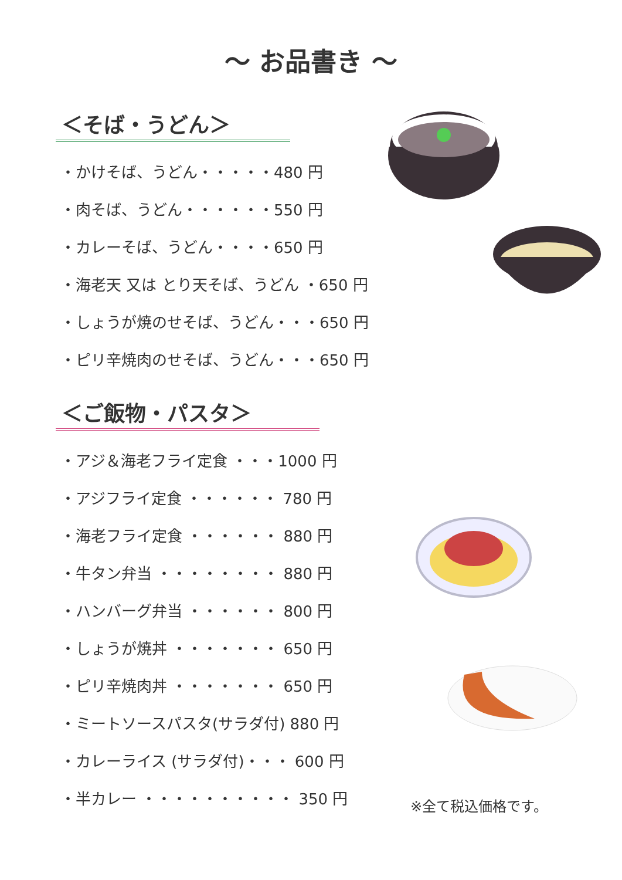～ お品書き ～
＜そば・うどん＞
・かけそば、うどん・・・・・480 円
・肉そば、うどん・・・・・・550 円
・カレーそば、うどん・・・・650 円
・海老天 又は とり天そば、うどん ・650 円
・しょうが焼のせそば、うどん・・・650 円
・ピリ辛焼肉のせそば、うどん・・・650 円
＜ご飯物・パスタ＞
・アジ＆海老フライ定食 ・・・1000 円
・アジフライ定食 ・・・・・・ 780 円
・海老フライ定食 ・・・・・・ 880 円
・牛タン弁当 ・・・・・・・・ 880 円
・ハンバーグ弁当 ・・・・・・ 800 円
・しょうが焼丼 ・・・・・・・ 650 円
・ピリ辛焼肉丼 ・・・・・・・ 650 円
・ミートソースパスタ(サラダ付) 880 円
・カレーライス (サラダ付)・・・ 600 円
・半カレー ・・・・・・・・・・ 350 円
※全て税込価格です。